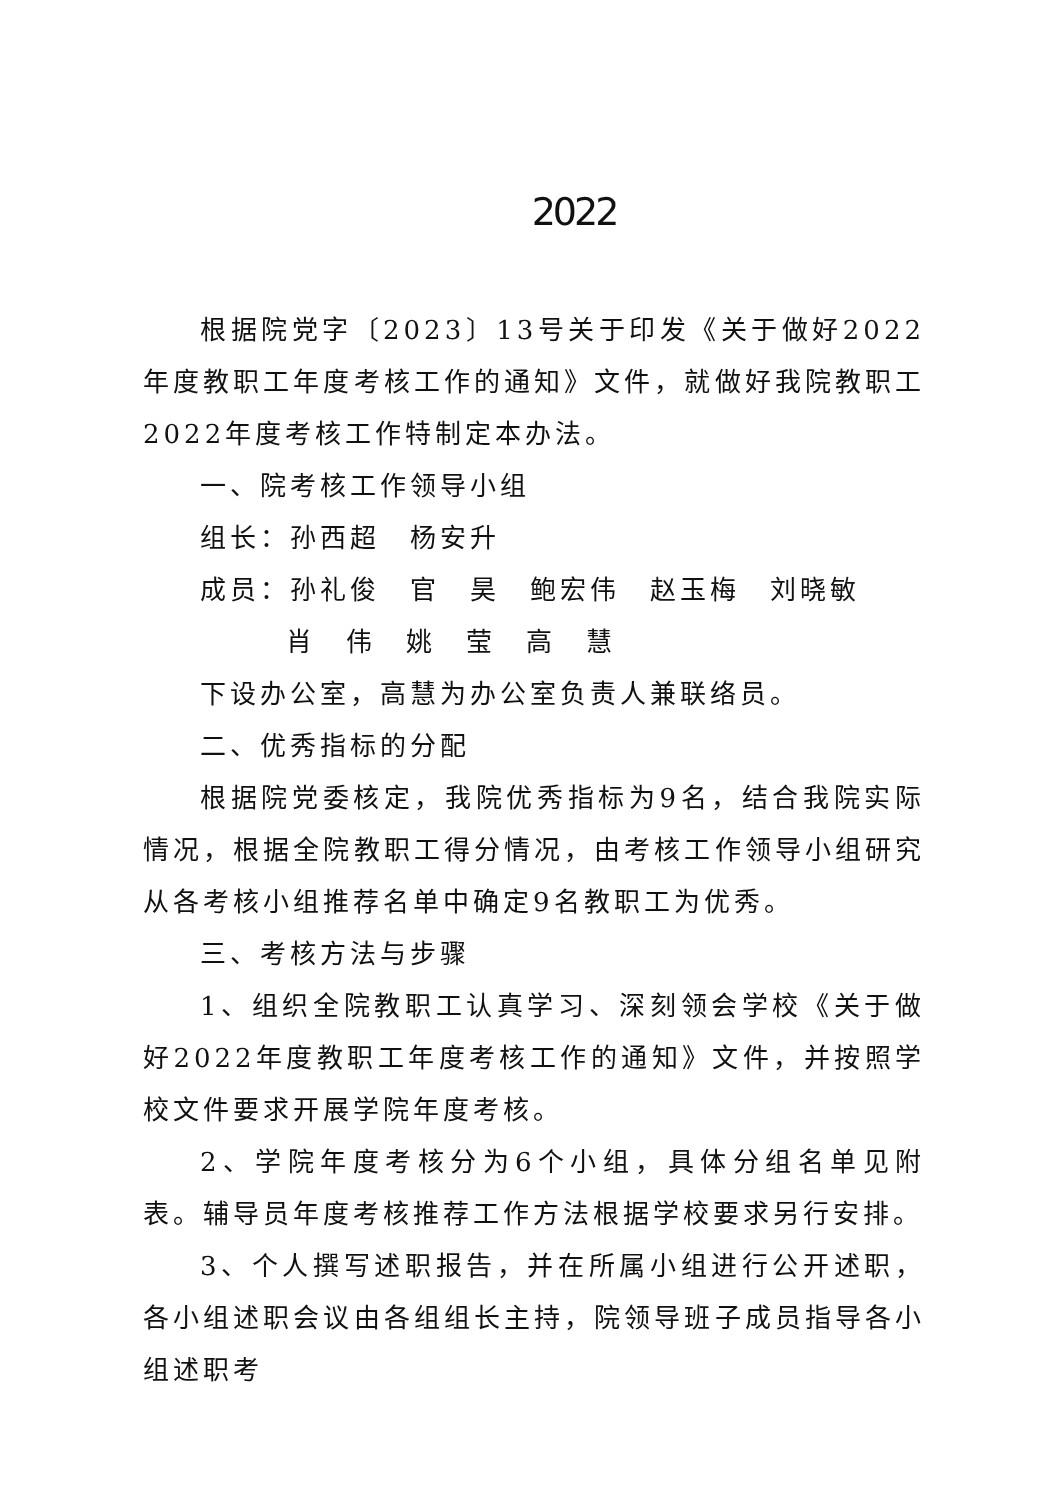2022
根据院党字〔2023〕13号关于印发《关于做好2022年度教职工年度考核工作的通知》文件，就做好我院教职工2022年度考核工作特制定本办法。
一、院考核工作领导小组
组长：孙西超　杨安升
成员：孙礼俊　官　昊　鲍宏伟　赵玉梅　刘晓敏
肖　伟　姚　莹　高　慧
下设办公室，高慧为办公室负责人兼联络员。
二、优秀指标的分配
根据院党委核定，我院优秀指标为9名，结合我院实际情况，根据全院教职工得分情况，由考核工作领导小组研究从各考核小组推荐名单中确定9名教职工为优秀。
三、考核方法与步骤
1、组织全院教职工认真学习、深刻领会学校《关于做好2022年度教职工年度考核工作的通知》文件，并按照学校文件要求开展学院年度考核。
2、学院年度考核分为6个小组，具体分组名单见附表。辅导员年度考核推荐工作方法根据学校要求另行安排。
3、个人撰写述职报告，并在所属小组进行公开述职，各小组述职会议由各组组长主持，院领导班子成员指导各小组述职考